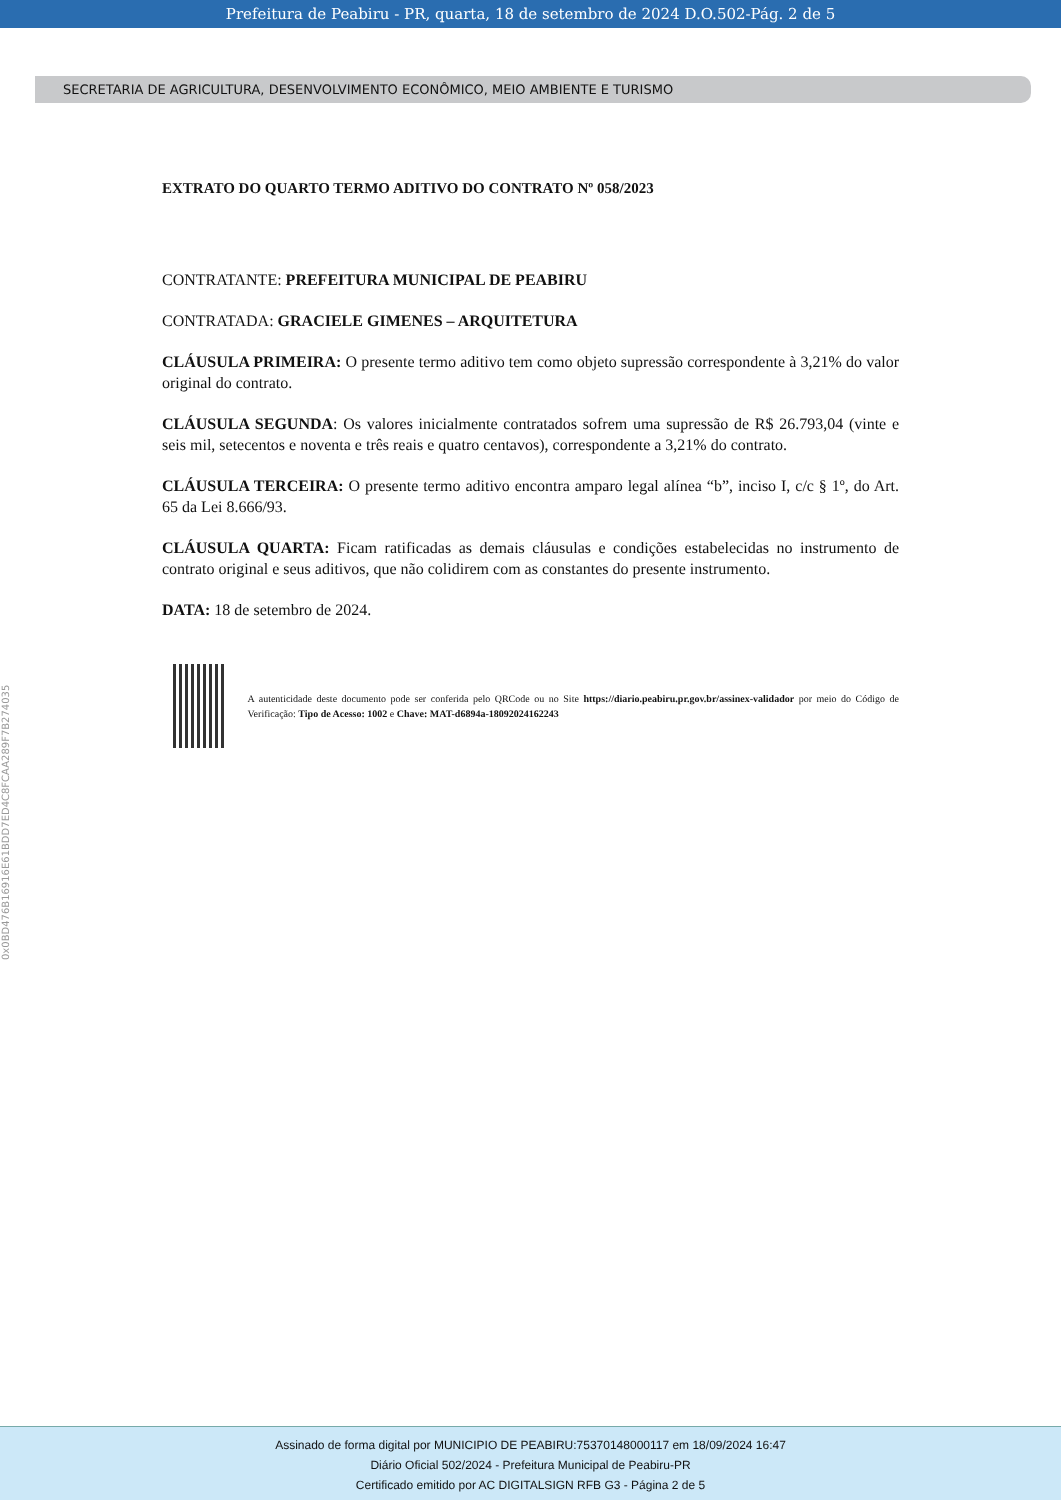Prefeitura de Peabiru - PR, quarta, 18 de setembro de 2024 D.O.502-Pág. 2 de 5
SECRETARIA DE AGRICULTURA, DESENVOLVIMENTO ECONÔMICO, MEIO AMBIENTE E TURISMO
EXTRATO DO QUARTO TERMO ADITIVO DO CONTRATO Nº 058/2023
CONTRATANTE: PREFEITURA MUNICIPAL DE PEABIRU
CONTRATADA: GRACIELE GIMENES – ARQUITETURA
CLÁUSULA PRIMEIRA: O presente termo aditivo tem como objeto supressão correspondente à 3,21% do valor original do contrato.
CLÁUSULA SEGUNDA: Os valores inicialmente contratados sofrem uma supressão de R$ 26.793,04 (vinte e seis mil, setecentos e noventa e três reais e quatro centavos), correspondente a 3,21% do contrato.
CLÁUSULA TERCEIRA: O presente termo aditivo encontra amparo legal alínea “b”, inciso I, c/c § 1º, do Art. 65 da Lei 8.666/93.
CLÁUSULA QUARTA: Ficam ratificadas as demais cláusulas e condições estabelecidas no instrumento de contrato original e seus aditivos, que não colidirem com as constantes do presente instrumento.
DATA: 18 de setembro de 2024.
A autenticidade deste documento pode ser conferida pelo QRCode ou no Site https://diario.peabiru.pr.gov.br/assinex-validador por meio do Código de Verificação: Tipo de Acesso: 1002 e Chave: MAT-d6894a-18092024162243
0x0BD476B16916E61BDD7ED4C8FCAA289F7B274035
Assinado de forma digital por MUNICIPIO DE PEABIRU:75370148000117 em 18/09/2024 16:47
Diário Oficial 502/2024 - Prefeitura Municipal de Peabiru-PR
Certificado emitido por AC DIGITALSIGN RFB G3 - Página 2 de 5